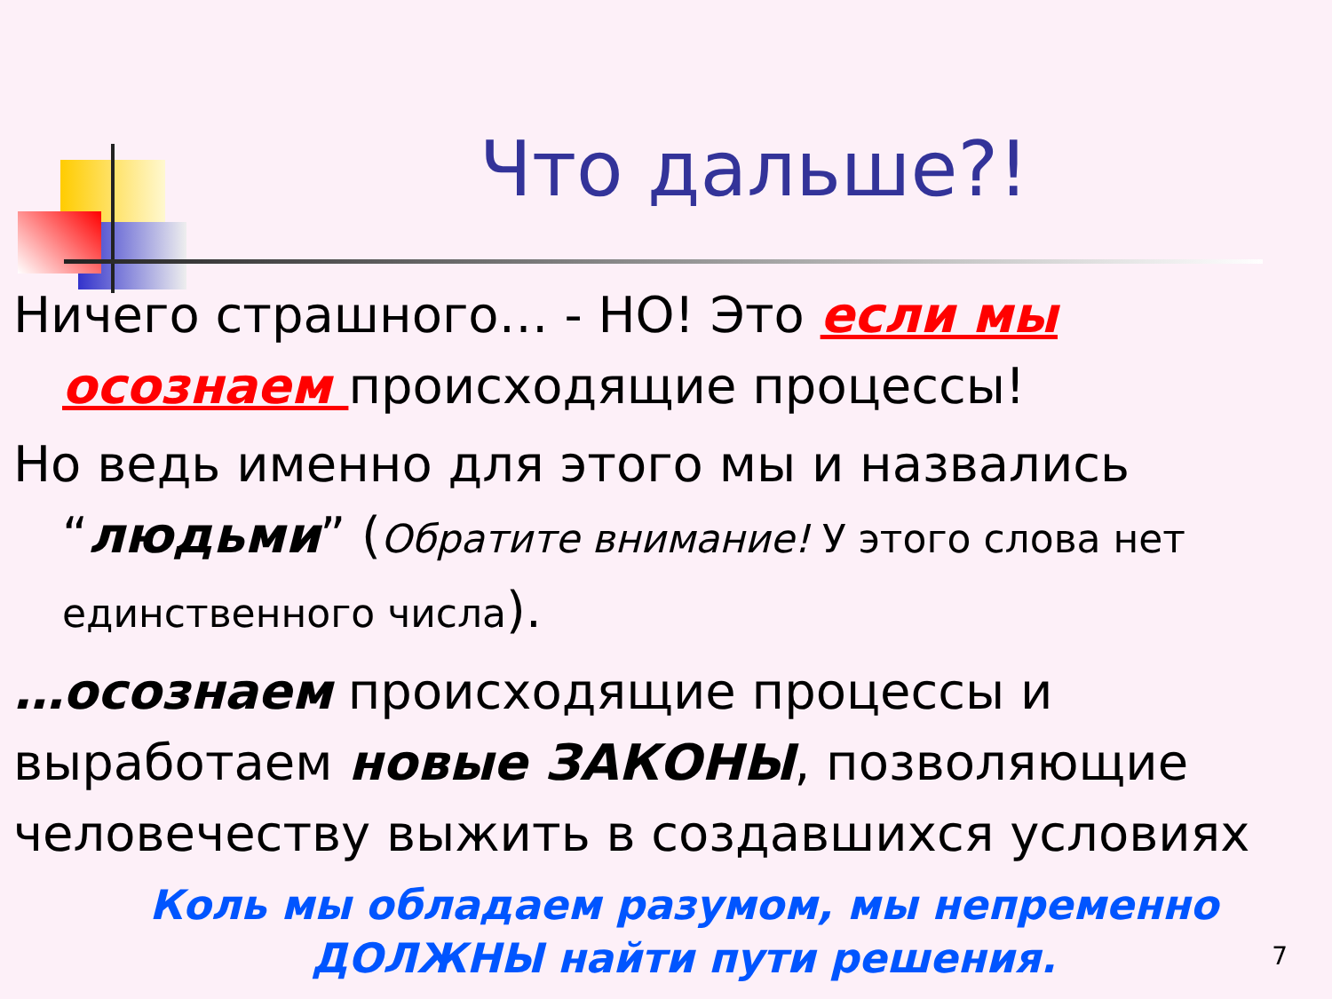Что дальше?!
Ничего страшного… - НО! Это если мы
осознаем происходящие процессы!
Но ведь именно для этого мы и назвались
“людьми” (Обратите внимание! У этого слова нет
единственного числа).
…осознаем происходящие процессы и выработаем новые ЗАКОНЫ, позволяющие человечеству выжить в создавшихся условиях
Коль мы обладаем разумом, мы непременно ДОЛЖНЫ найти пути решения.
7